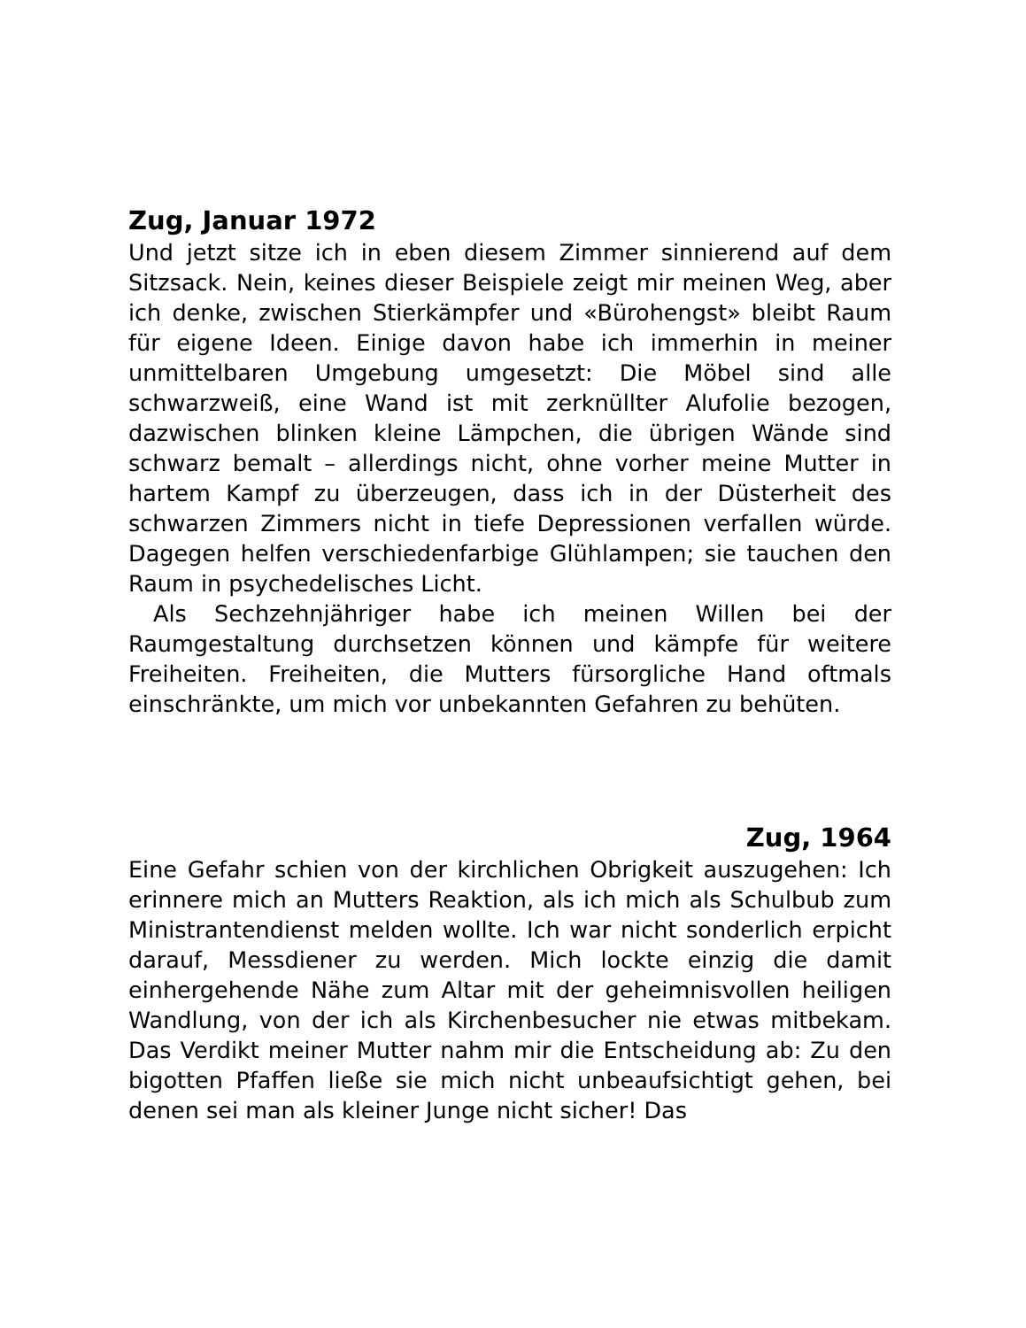Zug, Januar 1972
Und jetzt sitze ich in eben diesem Zimmer sinnierend auf dem Sitzsack. Nein, keines dieser Beispiele zeigt mir meinen Weg, aber ich denke, zwischen Stierkämpfer und «Bürohengst» bleibt Raum für eigene Ideen. Einige davon habe ich immerhin in meiner unmittelbaren Umgebung umgesetzt: Die Möbel sind alle schwarzweiß, eine Wand ist mit zerknüllter Alufolie bezogen, dazwischen blinken kleine Lämpchen, die übrigen Wände sind schwarz bemalt – allerdings nicht, ohne vorher meine Mutter in hartem Kampf zu überzeugen, dass ich in der Düsterheit des schwarzen Zimmers nicht in tiefe Depressionen verfallen würde. Dagegen helfen verschiedenfarbige Glühlampen; sie tauchen den Raum in psychedelisches Licht.
Als Sechzehnjähriger habe ich meinen Willen bei der Raumgestaltung durchsetzen können und kämpfe für weitere Freiheiten. Freiheiten, die Mutters fürsorgliche Hand oftmals einschränkte, um mich vor unbekannten Gefahren zu behüten.
Zug, 1964
Eine Gefahr schien von der kirchlichen Obrigkeit auszugehen: Ich erinnere mich an Mutters Reaktion, als ich mich als Schulbub zum Ministrantendienst melden wollte. Ich war nicht sonderlich erpicht darauf, Messdiener zu werden. Mich lockte einzig die damit einhergehende Nähe zum Altar mit der geheimnisvollen heiligen Wandlung, von der ich als Kirchenbesucher nie etwas mitbekam. Das Verdikt meiner Mutter nahm mir die Entscheidung ab: Zu den bigotten Pfaffen ließe sie mich nicht unbeaufsichtigt gehen, bei denen sei man als kleiner Junge nicht sicher! Das